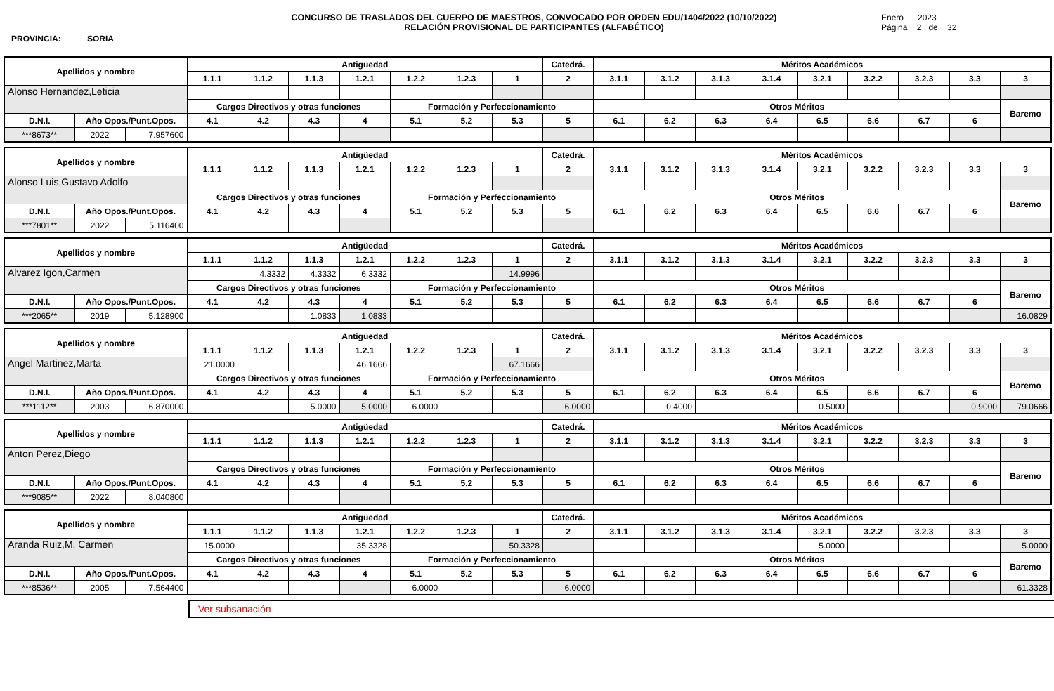PROVINCIA: SORIA
CONCURSO DE TRASLADOS DEL CUERPO DE MAESTROS, CONVOCADO POR ORDEN EDU/1404/2022 (10/10/2022)
RELACIÓN PROVISIONAL DE PARTICIPANTES (ALFABÉTICO)
Enero 2023
Página 2 de 32
| Apellidos y nombre | | | Antigüedad | | | | | | | Catedrá. | Méritos Académicos | | | | | | | | |
| --- | --- | --- | --- | --- | --- | --- | --- | --- | --- | --- | --- | --- | --- | --- | --- | --- | --- | --- | --- |
| | | | 1.1.1 | 1.1.2 | 1.1.3 | 1.2.1 | 1.2.2 | 1.2.3 | 1 | 2 | 3.1.1 | 3.1.2 | 3.1.3 | 3.1.4 | 3.2.1 | 3.2.2 | 3.2.3 | 3.3 | 3 |
| Alonso Hernandez,Leticia | | | | | | | | | | | | | | | | | | | |
| | | | Cargos Directivos y otras funciones | | | | Formación y Perfeccionamiento | | | | Otros Méritos | | | | | | | | Baremo |
| D.N.I. | Año Opos./Punt.Opos. | | 4.1 | 4.2 | 4.3 | 4 | 5.1 | 5.2 | 5.3 | 5 | 6.1 | 6.2 | 6.3 | 6.4 | 6.5 | 6.6 | 6.7 | 6 | |
| ***8673** | 2022 | 7.957600 | | | | | | | | | | | | | | | | | |
| Apellidos y nombre | | | Antigüedad | | | | | | | Catedrá. | Méritos Académicos | | | | | | | | |
| --- | --- | --- | --- | --- | --- | --- | --- | --- | --- | --- | --- | --- | --- | --- | --- | --- | --- | --- | --- |
| | | | 1.1.1 | 1.1.2 | 1.1.3 | 1.2.1 | 1.2.2 | 1.2.3 | 1 | 2 | 3.1.1 | 3.1.2 | 3.1.3 | 3.1.4 | 3.2.1 | 3.2.2 | 3.2.3 | 3.3 | 3 |
| Alonso Luis,Gustavo Adolfo | | | | | | | | | | | | | | | | | | | |
| | | | Cargos Directivos y otras funciones | | | | Formación y Perfeccionamiento | | | | Otros Méritos | | | | | | | | Baremo |
| D.N.I. | Año Opos./Punt.Opos. | | 4.1 | 4.2 | 4.3 | 4 | 5.1 | 5.2 | 5.3 | 5 | 6.1 | 6.2 | 6.3 | 6.4 | 6.5 | 6.6 | 6.7 | 6 | |
| ***7801** | 2022 | 5.116400 | | | | | | | | | | | | | | | | | |
| Apellidos y nombre | | | Antigüedad | | | | | | | Catedrá. | Méritos Académicos | | | | | | | | |
| --- | --- | --- | --- | --- | --- | --- | --- | --- | --- | --- | --- | --- | --- | --- | --- | --- | --- | --- | --- |
| | | | 1.1.1 | 1.1.2 | 1.1.3 | 1.2.1 | 1.2.2 | 1.2.3 | 1 | 2 | 3.1.1 | 3.1.2 | 3.1.3 | 3.1.4 | 3.2.1 | 3.2.2 | 3.2.3 | 3.3 | 3 |
| Alvarez Igon,Carmen | | | | 4.3332 | 4.3332 | 6.3332 | | | 14.9996 | | | | | | | | | | |
| | | | Cargos Directivos y otras funciones | | | | Formación y Perfeccionamiento | | | | Otros Méritos | | | | | | | | Baremo |
| D.N.I. | Año Opos./Punt.Opos. | | 4.1 | 4.2 | 4.3 | 4 | 5.1 | 5.2 | 5.3 | 5 | 6.1 | 6.2 | 6.3 | 6.4 | 6.5 | 6.6 | 6.7 | 6 | |
| ***2065** | 2019 | 5.128900 | | | 1.0833 | 1.0833 | | | | | | | | | | | | | 16.0829 |
| Apellidos y nombre | | | Antigüedad | | | | | | | Catedrá. | Méritos Académicos | | | | | | | | |
| --- | --- | --- | --- | --- | --- | --- | --- | --- | --- | --- | --- | --- | --- | --- | --- | --- | --- | --- | --- |
| | | | 1.1.1 | 1.1.2 | 1.1.3 | 1.2.1 | 1.2.2 | 1.2.3 | 1 | 2 | 3.1.1 | 3.1.2 | 3.1.3 | 3.1.4 | 3.2.1 | 3.2.2 | 3.2.3 | 3.3 | 3 |
| Angel Martinez,Marta | | | 21.0000 | | | 46.1666 | | | 67.1666 | | | | | | | | | | |
| | | | Cargos Directivos y otras funciones | | | | Formación y Perfeccionamiento | | | | Otros Méritos | | | | | | | | Baremo |
| D.N.I. | Año Opos./Punt.Opos. | | 4.1 | 4.2 | 4.3 | 4 | 5.1 | 5.2 | 5.3 | 5 | 6.1 | 6.2 | 6.3 | 6.4 | 6.5 | 6.6 | 6.7 | 6 | |
| ***1112** | 2003 | 6.870000 | | | 5.0000 | 5.0000 | 6.0000 | | | 6.0000 | | 0.4000 | | | 0.5000 | | | 0.9000 | 79.0666 |
| Apellidos y nombre | | | Antigüedad | | | | | | | Catedrá. | Méritos Académicos | | | | | | | | |
| --- | --- | --- | --- | --- | --- | --- | --- | --- | --- | --- | --- | --- | --- | --- | --- | --- | --- | --- | --- |
| | | | 1.1.1 | 1.1.2 | 1.1.3 | 1.2.1 | 1.2.2 | 1.2.3 | 1 | 2 | 3.1.1 | 3.1.2 | 3.1.3 | 3.1.4 | 3.2.1 | 3.2.2 | 3.2.3 | 3.3 | 3 |
| Anton Perez,Diego | | | | | | | | | | | | | | | | | | | |
| | | | Cargos Directivos y otras funciones | | | | Formación y Perfeccionamiento | | | | Otros Méritos | | | | | | | | Baremo |
| D.N.I. | Año Opos./Punt.Opos. | | 4.1 | 4.2 | 4.3 | 4 | 5.1 | 5.2 | 5.3 | 5 | 6.1 | 6.2 | 6.3 | 6.4 | 6.5 | 6.6 | 6.7 | 6 | |
| ***9085** | 2022 | 8.040800 | | | | | | | | | | | | | | | | | |
| Apellidos y nombre | | | Antigüedad | | | | | | | Catedrá. | Méritos Académicos | | | | | | | | |
| --- | --- | --- | --- | --- | --- | --- | --- | --- | --- | --- | --- | --- | --- | --- | --- | --- | --- | --- | --- |
| | | | 1.1.1 | 1.1.2 | 1.1.3 | 1.2.1 | 1.2.2 | 1.2.3 | 1 | 2 | 3.1.1 | 3.1.2 | 3.1.3 | 3.1.4 | 3.2.1 | 3.2.2 | 3.2.3 | 3.3 | 3 |
| Aranda Ruiz,M. Carmen | | | 15.0000 | | | 35.3328 | | | 50.3328 | | | | | | 5.0000 | | | | 5.0000 |
| | | | Cargos Directivos y otras funciones | | | | Formación y Perfeccionamiento | | | | Otros Méritos | | | | | | | | Baremo |
| D.N.I. | Año Opos./Punt.Opos. | | 4.1 | 4.2 | 4.3 | 4 | 5.1 | 5.2 | 5.3 | 5 | 6.1 | 6.2 | 6.3 | 6.4 | 6.5 | 6.6 | 6.7 | 6 | |
| ***8536** | 2005 | 7.564400 | | | | | 6.0000 | | | 6.0000 | | | | | | | | | 61.3328 |
Ver subsanación